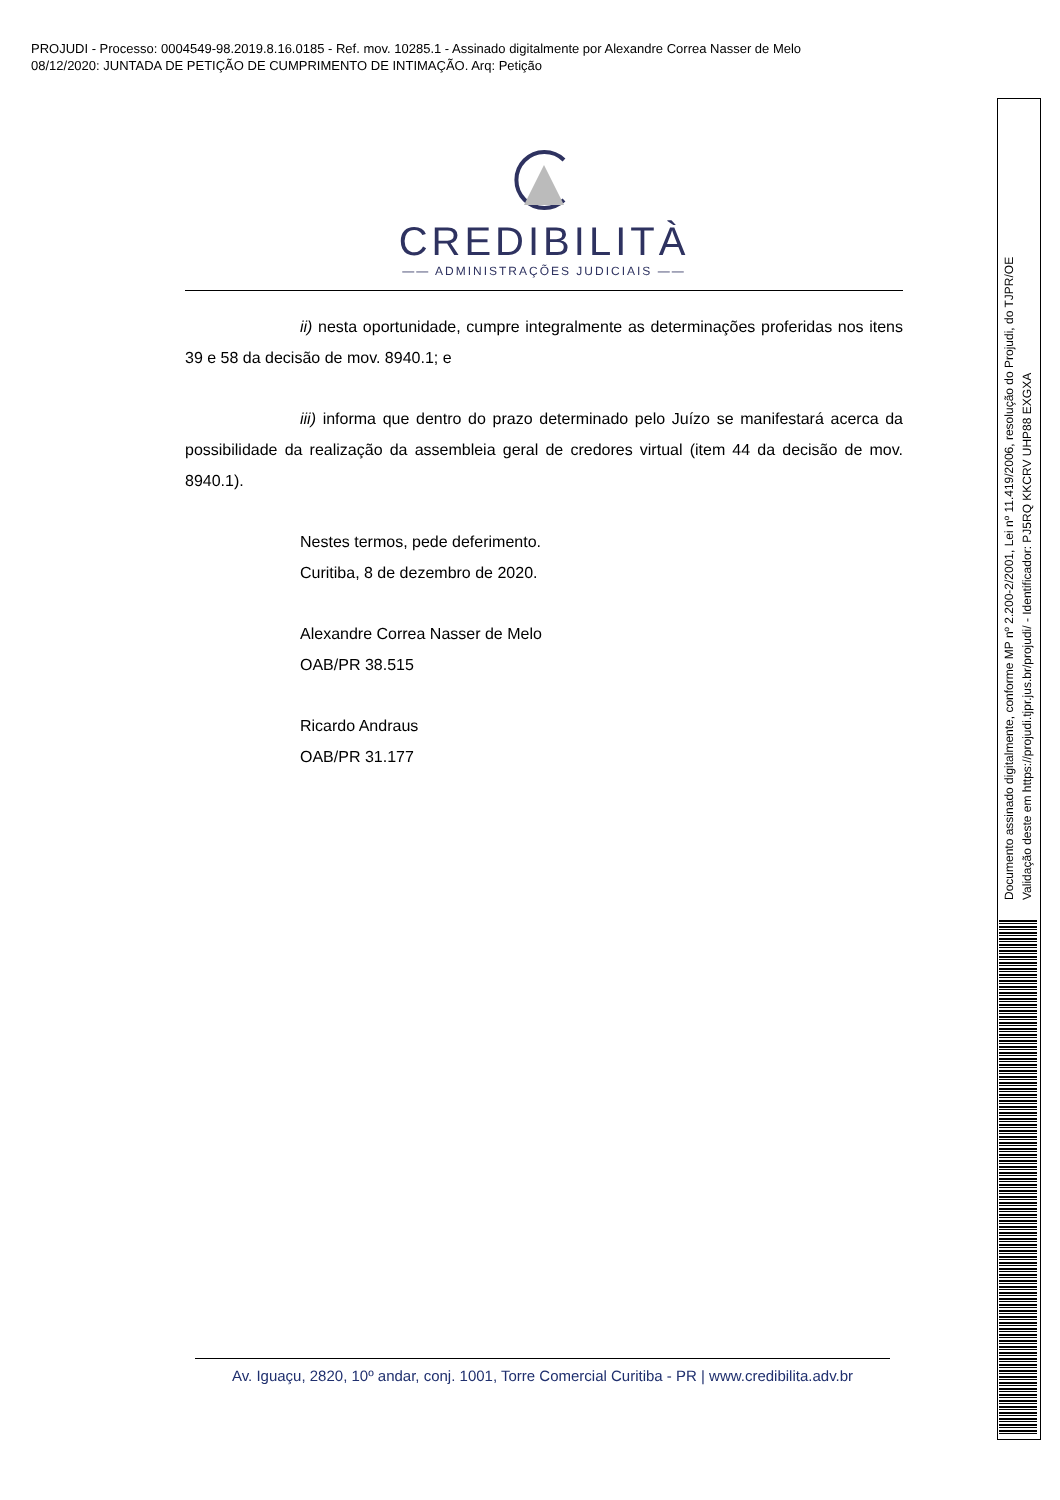PROJUDI - Processo: 0004549-98.2019.8.16.0185 - Ref. mov. 10285.1 - Assinado digitalmente por Alexandre Correa Nasser de Melo
08/12/2020: JUNTADA DE PETIÇÃO DE CUMPRIMENTO DE INTIMAÇÃO. Arq: Petição
CREDIBILITÀ
—— ADMINISTRAÇÕES JUDICIAIS ——
ii) nesta oportunidade, cumpre integralmente as determinações proferidas nos itens 39 e 58 da decisão de mov. 8940.1; e
iii) informa que dentro do prazo determinado pelo Juízo se manifestará acerca da possibilidade da realização da assembleia geral de credores virtual (item 44 da decisão de mov. 8940.1).
Nestes termos, pede deferimento.
Curitiba, 8 de dezembro de 2020.
Alexandre Correa Nasser de Melo
OAB/PR 38.515
Ricardo Andraus
OAB/PR 31.177
Av. Iguaçu, 2820, 10º andar, conj. 1001, Torre Comercial Curitiba - PR | www.credibilita.adv.br
Documento assinado digitalmente, conforme MP nº 2.200-2/2001, Lei nº 11.419/2006, resolução do Projudi, do TJPR/OE
Validação deste em https://projudi.tjpr.jus.br/projudi/ - Identificador: PJ5RQ KKCRV UHP88 EXGXA